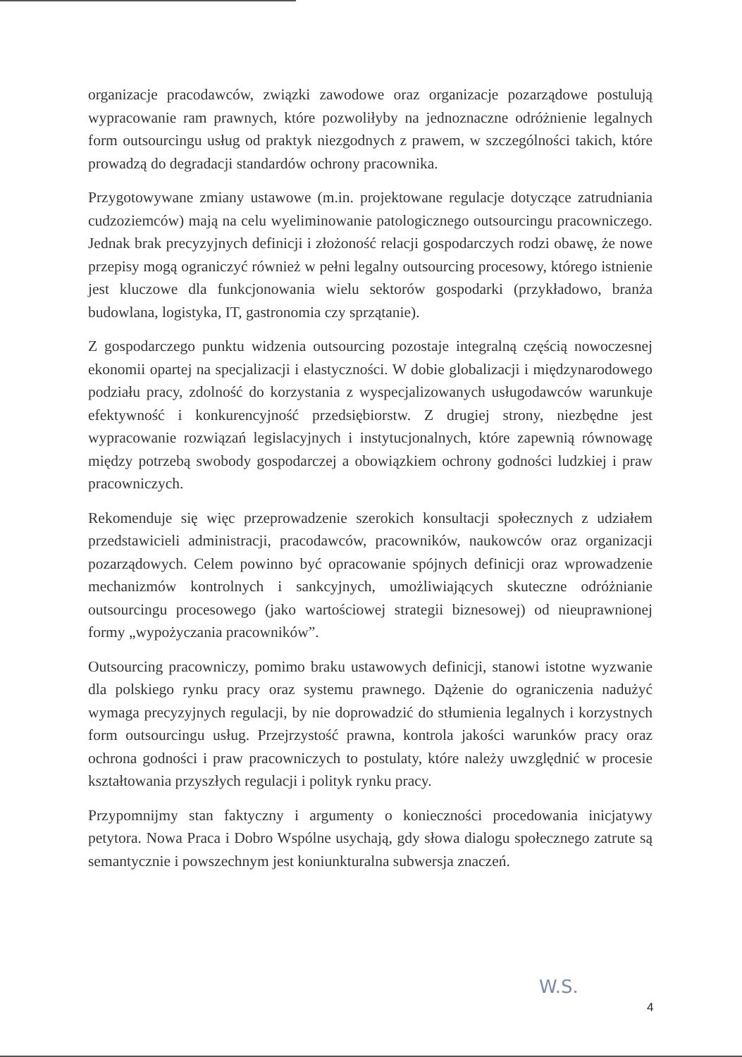organizacje pracodawców, związki zawodowe oraz organizacje pozarządowe postulują wypracowanie ram prawnych, które pozwoliłyby na jednoznaczne odróżnienie legalnych form outsourcingu usług od praktyk niezgodnych z prawem, w szczególności takich, które prowadzą do degradacji standardów ochrony pracownika.
Przygotowywane zmiany ustawowe (m.in. projektowane regulacje dotyczące zatrudniania cudzoziemców) mają na celu wyeliminowanie patologicznego outsourcingu pracowniczego. Jednak brak precyzyjnych definicji i złożoność relacji gospodarczych rodzi obawę, że nowe przepisy mogą ograniczyć również w pełni legalny outsourcing procesowy, którego istnienie jest kluczowe dla funkcjonowania wielu sektorów gospodarki (przykładowo, branża budowlana, logistyka, IT, gastronomia czy sprzątanie).
Z gospodarczego punktu widzenia outsourcing pozostaje integralną częścią nowoczesnej ekonomii opartej na specjalizacji i elastyczności. W dobie globalizacji i międzynarodowego podziału pracy, zdolność do korzystania z wyspecjalizowanych usługodawców warunkuje efektywność i konkurencyjność przedsiębiorstw. Z drugiej strony, niezbędne jest wypracowanie rozwiązań legislacyjnych i instytucjonalnych, które zapewnią równowagę między potrzebą swobody gospodarczej a obowiązkiem ochrony godności ludzkiej i praw pracowniczych.
Rekomenduje się więc przeprowadzenie szerokich konsultacji społecznych z udziałem przedstawicieli administracji, pracodawców, pracowników, naukowców oraz organizacji pozarządowych. Celem powinno być opracowanie spójnych definicji oraz wprowadzenie mechanizmów kontrolnych i sankcyjnych, umożliwiających skuteczne odróżnianie outsourcingu procesowego (jako wartościowej strategii biznesowej) od nieuprawnionej formy „wypożyczania pracowników”.
Outsourcing pracowniczy, pomimo braku ustawowych definicji, stanowi istotne wyzwanie dla polskiego rynku pracy oraz systemu prawnego. Dążenie do ograniczenia nadużyć wymaga precyzyjnych regulacji, by nie doprowadzić do stłumienia legalnych i korzystnych form outsourcingu usług. Przejrzystość prawna, kontrola jakości warunków pracy oraz ochrona godności i praw pracowniczych to postulaty, które należy uwzględnić w procesie kształtowania przyszłych regulacji i polityk rynku pracy.
Przypomnijmy stan faktyczny i argumenty o konieczności procedowania inicjatywy petytora. Nowa Praca i Dobro Wspólne usychają, gdy słowa dialogu społecznego zatrute są semantycznie i powszechnym jest koniunkturalna subwersja znaczeń.
W.S.
4